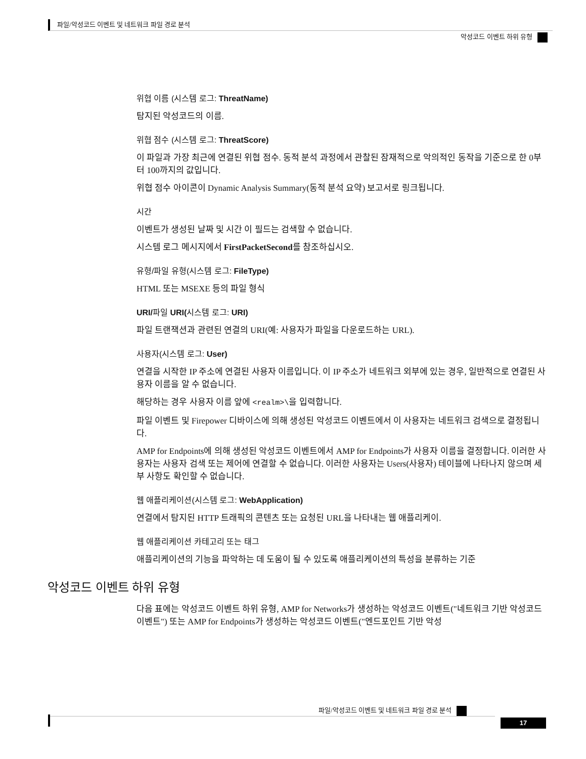파일/악성코드 이벤트 및 네트워크 파일 경로 분석
악성코드 이벤트 하위 유형
위협 이름 (시스템 로그: ThreatName)
탐지된 악성코드의 이름.
위협 점수 (시스템 로그: ThreatScore)
이 파일과 가장 최근에 연결된 위협 점수. 동적 분석 과정에서 관찰된 잠재적으로 악의적인 동작을 기준으로 한 0부터 100까지의 값입니다.
위협 점수 아이콘이 Dynamic Analysis Summary(동적 분석 요약) 보고서로 링크됩니다.
시간
이벤트가 생성된 날짜 및 시간 이 필드는 검색할 수 없습니다.
시스템 로그 메시지에서 FirstPacketSecond를 참조하십시오.
유형/파일 유형(시스템 로그: FileType)
HTML 또는 MSEXE 등의 파일 형식
URI/파일 URI(시스템 로그: URI)
파일 트랜잭션과 관련된 연결의 URI(예: 사용자가 파일을 다운로드하는 URL).
사용자(시스템 로그: User)
연결을 시작한 IP 주소에 연결된 사용자 이름입니다. 이 IP 주소가 네트워크 외부에 있는 경우, 일반적으로 연결된 사용자 이름을 알 수 없습니다.
해당하는 경우 사용자 이름 앞에 <realm>\을 입력합니다.
파일 이벤트 및 Firepower 디바이스에 의해 생성된 악성코드 이벤트에서 이 사용자는 네트워크 검색으로 결정됩니다.
AMP for Endpoints에 의해 생성된 악성코드 이벤트에서 AMP for Endpoints가 사용자 이름을 결정합니다. 이러한 사용자는 사용자 검색 또는 제어에 연결할 수 없습니다. 이러한 사용자는 Users(사용자) 테이블에 나타나지 않으며 세부 사항도 확인할 수 없습니다.
웹 애플리케이션(시스템 로그: WebApplication)
연결에서 탐지된 HTTP 트래픽의 콘텐츠 또는 요청된 URL을 나타내는 웹 애플리케이.
웹 애플리케이션 카테고리 또는 태그
애플리케이션의 기능을 파악하는 데 도움이 될 수 있도록 애플리케이션의 특성을 분류하는 기준
악성코드 이벤트 하위 유형
다음 표에는 악성코드 이벤트 하위 유형, AMP for Networks가 생성하는 악성코드 이벤트("네트워크 기반 악성코드 이벤트") 또는 AMP for Endpoints가 생성하는 악성코드 이벤트("엔드포인트 기반 악성
파일/악성코드 이벤트 및 네트워크 파일 경로 분석
17